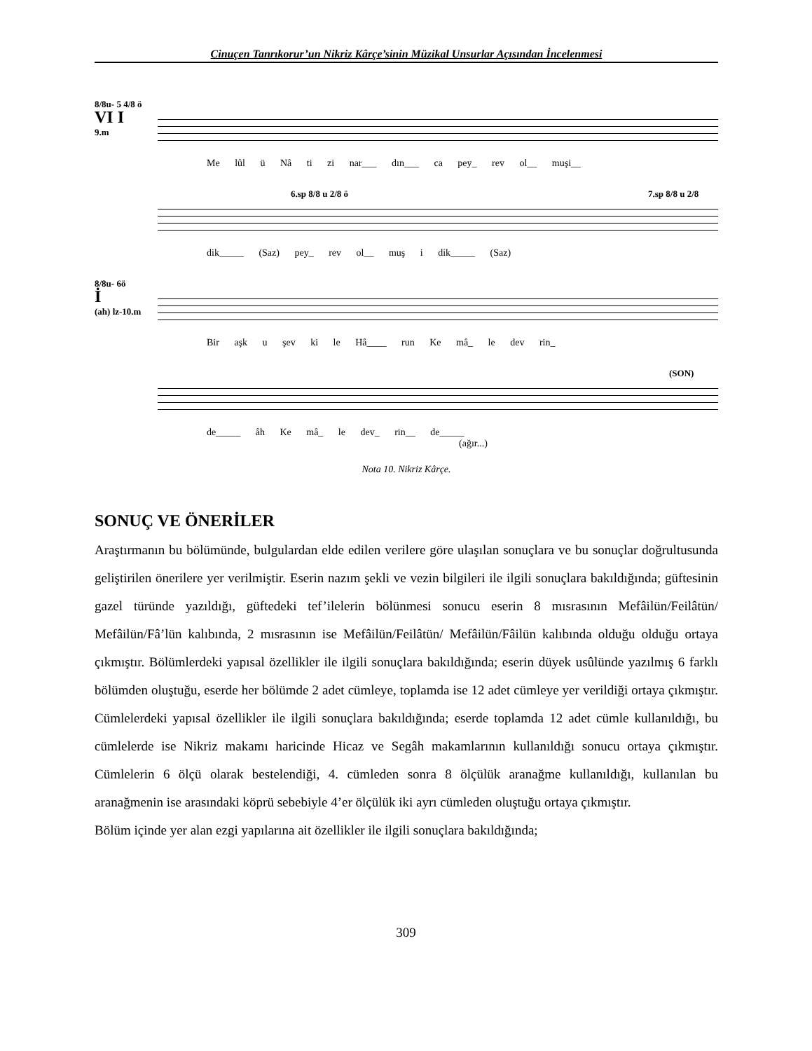Cinuçen Tanrıkorur’un Nikriz Kârçe’sinin Müzikal Unsurlar Açısından İncelenmesi
8/8u- 5 4/8 ö
VI I
9.m
Me lûl ü Nâ ti zi nar___ dın___ ca pey_ rev ol__ muşi__
6.sp 8/8 u 2/8 ö 7.sp 8/8 u 2/8
dik_____ (Saz) pey_ rev ol__ muş i dik_____ (Saz)
8/8u- 6ö
İ
(ah) lz-10.m
Bir aşk u şev ki le Hâ____ run Ke mâ_ le dev rin_
(SON)
de_____ âh Ke mâ_ le dev_ rin__ de_____
(ağır...)
Nota 10. Nikriz Kârçe.
SONUÇ VE ÖNERİLER
Araştırmanın bu bölümünde, bulgulardan elde edilen verilere göre ulaşılan sonuçlara ve bu sonuçlar doğrultusunda geliştirilen önerilere yer verilmiştir. Eserin nazım şekli ve vezin bilgileri ile ilgili sonuçlara bakıldığında; güftesinin gazel türünde yazıldığı, güftedeki tef’ilelerin bölünmesi sonucu eserin 8 mısrasının Mefâilün/Feilâtün/ Mefâilün/Fâ’lün kalıbında, 2 mısrasının ise Mefâilün/Feilâtün/ Mefâilün/Fâilün kalıbında olduğu olduğu ortaya çıkmıştır. Bölümlerdeki yapısal özellikler ile ilgili sonuçlara bakıldığında; eserin düyek usûlünde yazılmış 6 farklı bölümden oluştuğu, eserde her bölümde 2 adet cümleye, toplamda ise 12 adet cümleye yer verildiği ortaya çıkmıştır. Cümlelerdeki yapısal özellikler ile ilgili sonuçlara bakıldığında; eserde toplamda 12 adet cümle kullanıldığı, bu cümlelerde ise Nikriz makamı haricinde Hicaz ve Segâh makamlarının kullanıldığı sonucu ortaya çıkmıştır. Cümlelerin 6 ölçü olarak bestelendiği, 4. cümleden sonra 8 ölçülük aranağme kullanıldığı, kullanılan bu aranağmenin ise arasındaki köprü sebebiyle 4’er ölçülük iki ayrı cümleden oluştuğu ortaya çıkmıştır.
Bölüm içinde yer alan ezgi yapılarına ait özellikler ile ilgili sonuçlara bakıldığında;
309